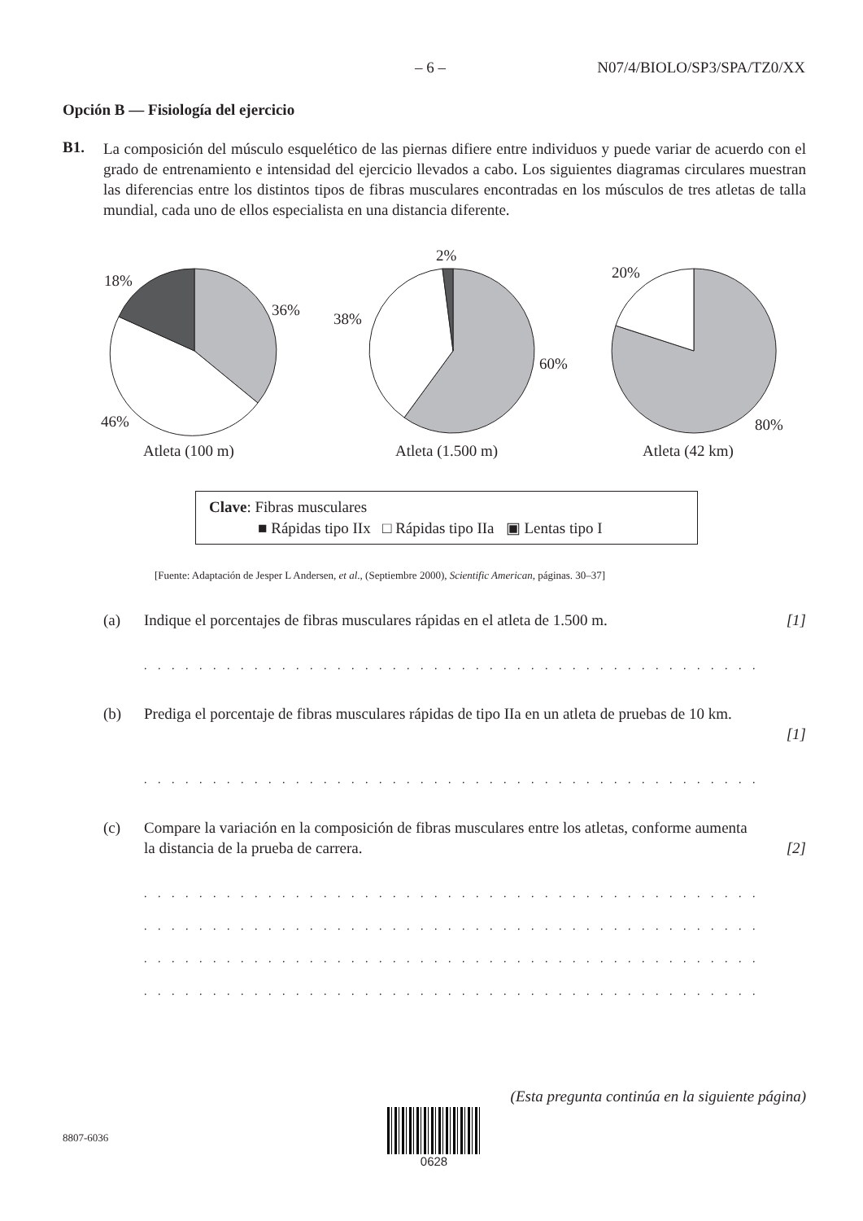– 6 – N07/4/BIOLO/SP3/SPA/TZ0/XX
Opción B — Fisiología del ejercicio
B1. La composición del músculo esquelético de las piernas difiere entre individuos y puede variar de acuerdo con el grado de entrenamiento e intensidad del ejercicio llevados a cabo. Los siguientes diagramas circulares muestran las diferencias entre los distintos tipos de fibras musculares encontradas en los músculos de tres atletas de talla mundial, cada uno de ellos especialista en una distancia diferente.
18%
36%
46%
Atleta (100 m)
2%
38%
60%
Atleta (1.500 m)
20%
80%
Atleta (42 km)
Clave: Fibras musculares
■ Rápidas tipo IIx □ Rápidas tipo IIa ▣ Lentas tipo I
[Fuente: Adaptación de Jesper L Andersen, et al., (Septiembre 2000), Scientific American, páginas. 30–37]
(a) Indique el porcentajes de fibras musculares rápidas en el atleta de 1.500 m. [1]
. . . . . . . . . . . . . . . . . . . . . . . . . . . . . . . . . . . . . . . . . . . . . . . . . . . . . . . . . . . . . .
(b) Prediga el porcentaje de fibras musculares rápidas de tipo IIa en un atleta de pruebas de 10 km.
[1]
. . . . . . . . . . . . . . . . . . . . . . . . . . . . . . . . . . . . . . . . . . . . . . . . . . . . . . . . . . . . . .
(c) Compare la variación en la composición de fibras musculares entre los atletas, conforme aumenta la distancia de la prueba de carrera.
[2]
. . . . . . . . . . . . . . . . . . . . . . . . . . . . . . . . . . . . . . . . . . . . . . . . . . . . . . . . . . . . . .
. . . . . . . . . . . . . . . . . . . . . . . . . . . . . . . . . . . . . . . . . . . . . . . . . . . . . . . . . . . . . .
. . . . . . . . . . . . . . . . . . . . . . . . . . . . . . . . . . . . . . . . . . . . . . . . . . . . . . . . . . . . . .
. . . . . . . . . . . . . . . . . . . . . . . . . . . . . . . . . . . . . . . . . . . . . . . . . . . . . . . . . . . . . .
(Esta pregunta continúa en la siguiente página)
8807-6036
0628